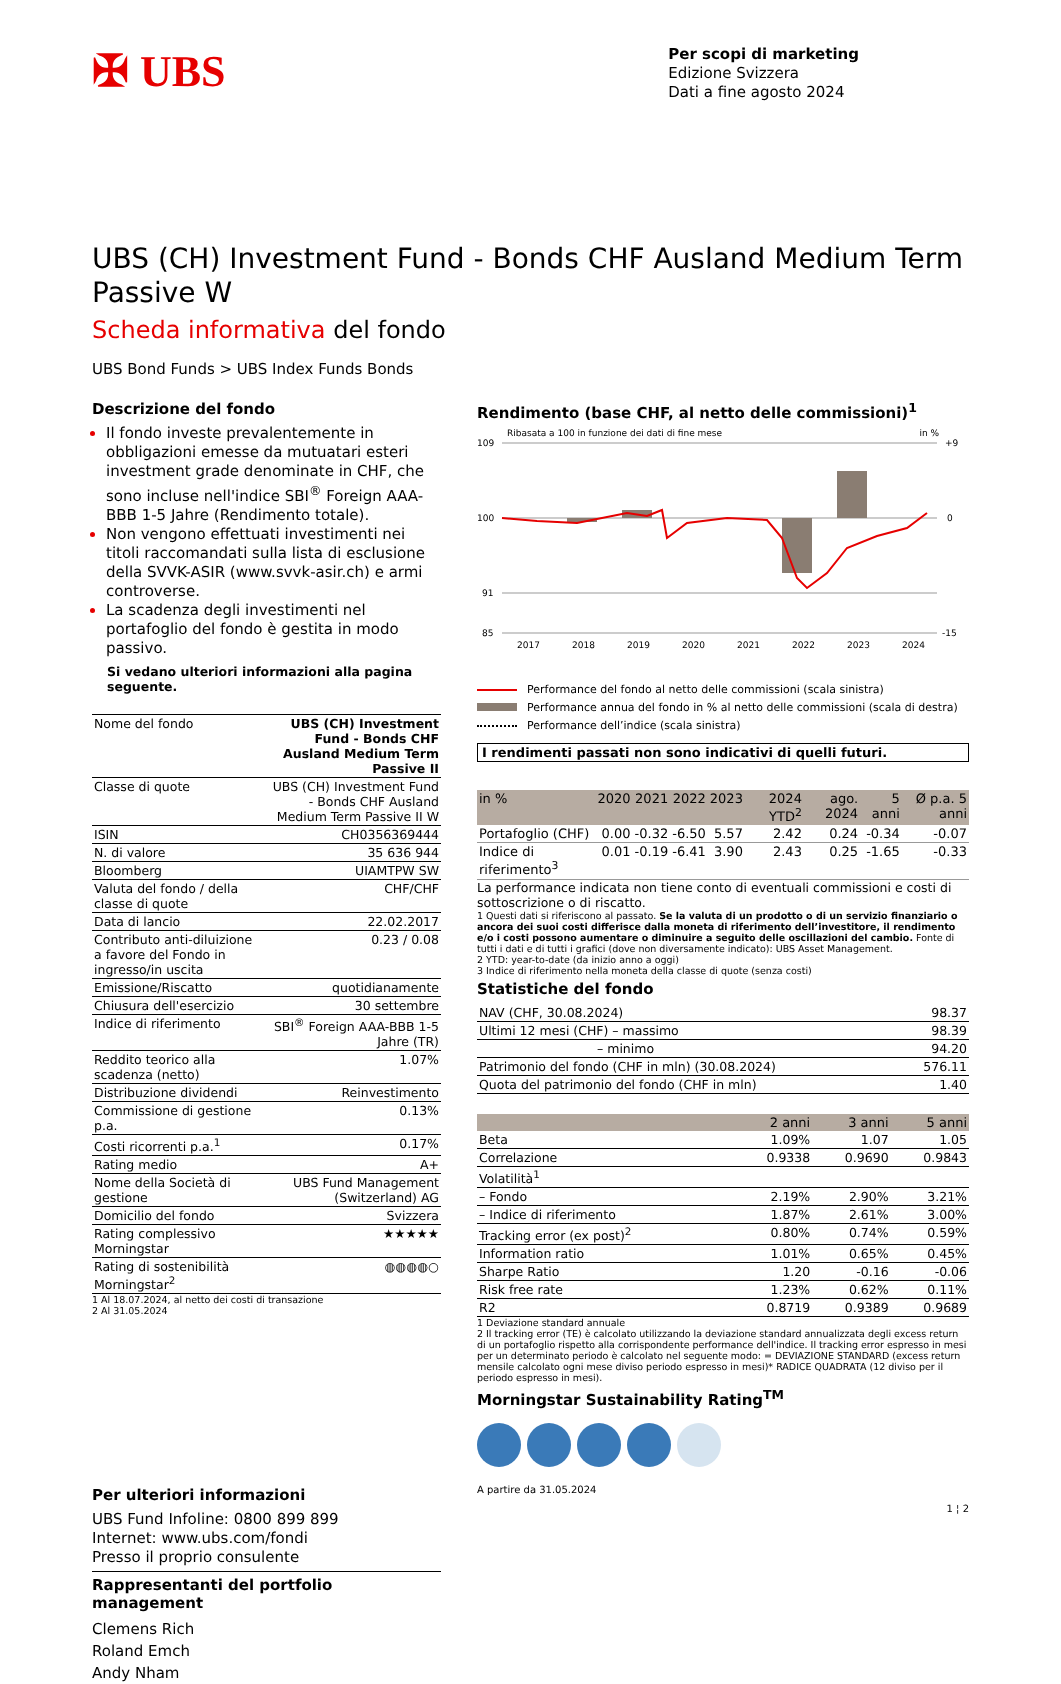✠ UBS
Per scopi di marketing
Edizione Svizzera
Dati a fine agosto 2024
UBS (CH) Investment Fund - Bonds CHF Ausland Medium Term Passive W
Scheda informativa del fondo
UBS Bond Funds > UBS Index Funds Bonds
Descrizione del fondo
Il fondo investe prevalentemente in obbligazioni emesse da mutuatari esteri investment grade denominate in CHF, che sono incluse nell'indice SBI<sup>®</sup> Foreign AAA-BBB 1-5 Jahre (Rendimento totale).
Non vengono effettuati investimenti nei titoli raccomandati sulla lista di esclusione della SVVK-ASIR (www.svvk-asir.ch) e armi controverse.
La scadenza degli investimenti nel portafoglio del fondo è gestita in modo passivo.
Si vedano ulteriori informazioni alla pagina seguente.
| Nome del fondo | UBS (CH) Investment Fund - Bonds CHF Ausland Medium Term Passive II |
| Classe di quote | UBS (CH) Investment Fund - Bonds CHF Ausland Medium Term Passive II W |
| ISIN | CH0356369444 |
| N. di valore | 35 636 944 |
| Bloomberg | UIAMTPW SW |
| Valuta del fondo / della classe di quote | CHF/CHF |
| Data di lancio | 22.02.2017 |
| Contributo anti-diluizione a favore del Fondo in ingresso/in uscita | 0.23 / 0.08 |
| Emissione/Riscatto | quotidianamente |
| Chiusura dell'esercizio | 30 settembre |
| Indice di riferimento | SBI<sup>®</sup> Foreign AAA-BBB 1-5 Jahre (TR) |
| Reddito teorico alla scadenza (netto) | 1.07% |
| Distribuzione dividendi | Reinvestimento |
| Commissione di gestione p.a. | 0.13% |
| Costi ricorrenti p.a.<sup>1</sup> | 0.17% |
| Rating medio | A+ |
| Nome della Società di gestione | UBS Fund Management (Switzerland) AG |
| Domicilio del fondo | Svizzera |
| Rating complessivo Morningstar | ★★★★★ |
| Rating di sostenibilità Morningstar<sup>2</sup> | ◍◍◍◍○ |
1 Al 18.07.2024, al netto dei costi di transazione
2 Al 31.05.2024
Per ulteriori informazioni
UBS Fund Infoline: 0800 899 899
Internet: www.ubs.com/fondi
Presso il proprio consulente
Rappresentanti del portfolio management
Clemens Rich
Roland Emch
Andy Nham
Rendimento (base CHF, al netto delle commissioni)<sup>1</sup>
Ribasata a 100 in funzione dei dati di fine mese in %
109
100
91
85
+9
0
-15
2017
2018
2019
2020
2021
2022
2023
2024
Performance del fondo al netto delle commissioni (scala sinistra)
Performance annua del fondo in % al netto delle commissioni (scala di destra)
Performance dell’indice (scala sinistra)
I rendimenti passati non sono indicativi di quelli futuri.
| in % | 2020 | 2021 | 2022 | 2023 | 2024 YTD<sup>2</sup> | ago. 2024 | 5 anni | Ø p.a. 5 anni |
| --- | --- | --- | --- | --- | --- | --- | --- | --- |
| Portafoglio (CHF) | 0.00 | -0.32 | -6.50 | 5.57 | 2.42 | 0.24 | -0.34 | -0.07 |
| Indice di riferimento<sup>3</sup> | 0.01 | -0.19 | -6.41 | 3.90 | 2.43 | 0.25 | -1.65 | -0.33 |
La performance indicata non tiene conto di eventuali commissioni e costi di sottoscrizione o di riscatto.
1 Questi dati si riferiscono al passato. Se la valuta di un prodotto o di un servizio finanziario o ancora dei suoi costi differisce dalla moneta di riferimento dell’investitore, il rendimento e/o i costi possono aumentare o diminuire a seguito delle oscillazioni del cambio. Fonte di tutti i dati e di tutti i grafici (dove non diversamente indicato): UBS Asset Management.
2 YTD: year-to-date (da inizio anno a oggi)
3 Indice di riferimento nella moneta della classe di quote (senza costi)
Statistiche del fondo
| NAV (CHF, 30.08.2024) | 98.37 |
| Ultimi 12 mesi (CHF) – massimo | 98.39 |
| – minimo | 94.20 |
| Patrimonio del fondo (CHF in mln) (30.08.2024) | 576.11 |
| Quota del patrimonio del fondo (CHF in mln) | 1.40 |
| | 2 anni | 3 anni | 5 anni |
| --- | --- | --- | --- |
| Beta | 1.09% | 1.07 | 1.05 |
| Correlazione | 0.9338 | 0.9690 | 0.9843 |
| Volatilità<sup>1</sup> | | | |
| – Fondo | 2.19% | 2.90% | 3.21% |
| – Indice di riferimento | 1.87% | 2.61% | 3.00% |
| Tracking error (ex post)<sup>2</sup> | 0.80% | 0.74% | 0.59% |
| Information ratio | 1.01% | 0.65% | 0.45% |
| Sharpe Ratio | 1.20 | -0.16 | -0.06 |
| Risk free rate | 1.23% | 0.62% | 0.11% |
| R2 | 0.8719 | 0.9389 | 0.9689 |
1 Deviazione standard annuale
2 Il tracking error (TE) è calcolato utilizzando la deviazione standard annualizzata degli excess return di un portafoglio rispetto alla corrispondente performance dell'indice. Il tracking error espresso in mesi per un determinato periodo è calcolato nel seguente modo: = DEVIAZIONE STANDARD (excess return mensile calcolato ogni mese diviso periodo espresso in mesi)* RADICE QUADRATA (12 diviso per il periodo espresso in mesi).
Morningstar Sustainability Rating<sup>TM</sup>
A partire da 31.05.2024
1 ¦ 2